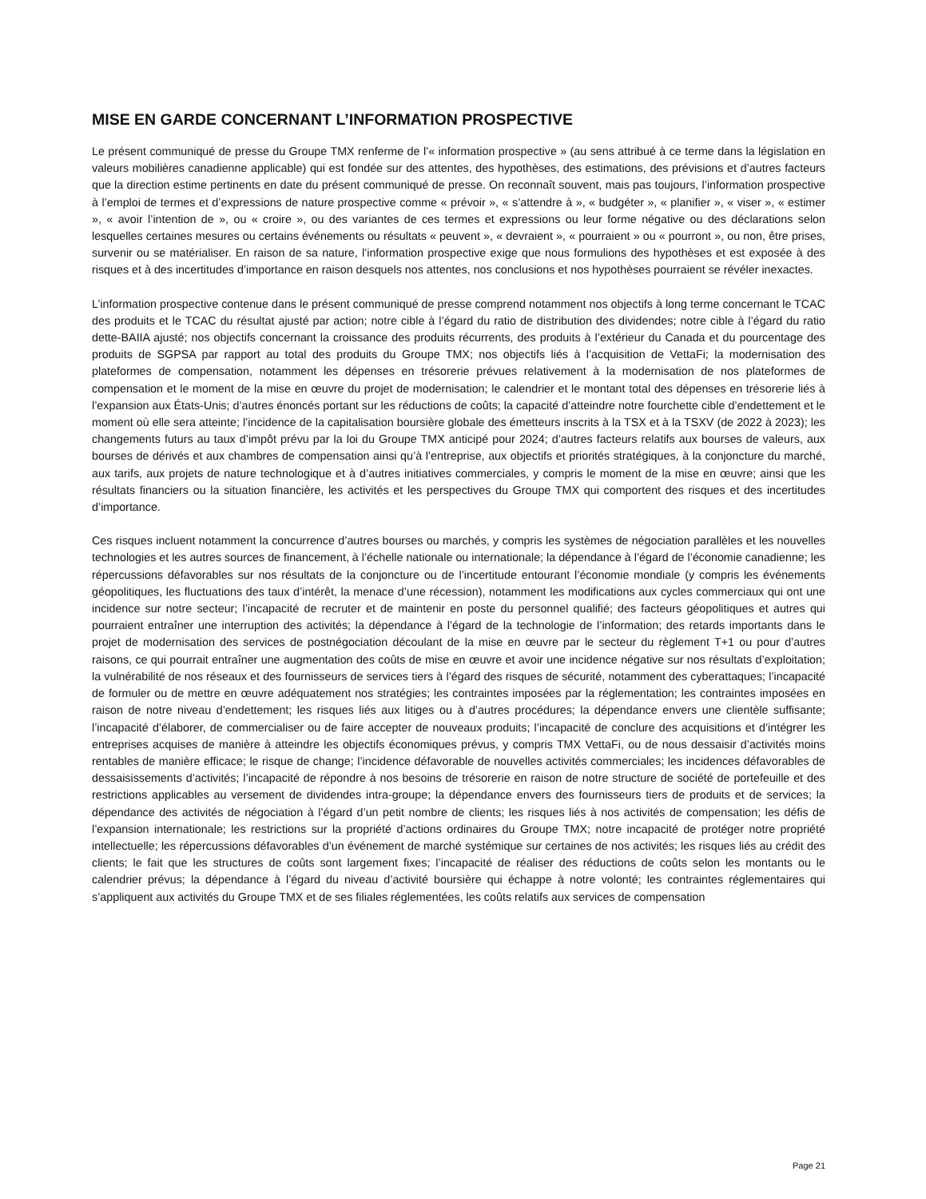MISE EN GARDE CONCERNANT L’INFORMATION PROSPECTIVE
Le présent communiqué de presse du Groupe TMX renferme de l’« information prospective » (au sens attribué à ce terme dans la législation en valeurs mobilières canadienne applicable) qui est fondée sur des attentes, des hypothèses, des estimations, des prévisions et d’autres facteurs que la direction estime pertinents en date du présent communiqué de presse. On reconnaît souvent, mais pas toujours, l’information prospective à l’emploi de termes et d’expressions de nature prospective comme « prévoir », « s’attendre à », « budgéter », « planifier », « viser », « estimer », « avoir l’intention de », ou « croire », ou des variantes de ces termes et expressions ou leur forme négative ou des déclarations selon lesquelles certaines mesures ou certains événements ou résultats « peuvent », « devraient », « pourraient » ou « pourront », ou non, être prises, survenir ou se matérialiser. En raison de sa nature, l’information prospective exige que nous formulions des hypothèses et est exposée à des risques et à des incertitudes d’importance en raison desquels nos attentes, nos conclusions et nos hypothèses pourraient se révéler inexactes.
L’information prospective contenue dans le présent communiqué de presse comprend notamment nos objectifs à long terme concernant le TCAC des produits et le TCAC du résultat ajusté par action; notre cible à l’égard du ratio de distribution des dividendes; notre cible à l’égard du ratio dette-BAIIA ajusté; nos objectifs concernant la croissance des produits récurrents, des produits à l’extérieur du Canada et du pourcentage des produits de SGPSA par rapport au total des produits du Groupe TMX; nos objectifs liés à l’acquisition de VettaFi; la modernisation des plateformes de compensation, notamment les dépenses en trésorerie prévues relativement à la modernisation de nos plateformes de compensation et le moment de la mise en œuvre du projet de modernisation; le calendrier et le montant total des dépenses en trésorerie liés à l’expansion aux États-Unis; d’autres énoncés portant sur les réductions de coûts; la capacité d’atteindre notre fourchette cible d’endettement et le moment où elle sera atteinte; l’incidence de la capitalisation boursière globale des émetteurs inscrits à la TSX et à la TSXV (de 2022 à 2023); les changements futurs au taux d’impôt prévu par la loi du Groupe TMX anticipé pour 2024; d’autres facteurs relatifs aux bourses de valeurs, aux bourses de dérivés et aux chambres de compensation ainsi qu’à l’entreprise, aux objectifs et priorités stratégiques, à la conjoncture du marché, aux tarifs, aux projets de nature technologique et à d’autres initiatives commerciales, y compris le moment de la mise en œuvre; ainsi que les résultats financiers ou la situation financière, les activités et les perspectives du Groupe TMX qui comportent des risques et des incertitudes d’importance.
Ces risques incluent notamment la concurrence d’autres bourses ou marchés, y compris les systèmes de négociation parallèles et les nouvelles technologies et les autres sources de financement, à l’échelle nationale ou internationale; la dépendance à l’égard de l’économie canadienne; les répercussions défavorables sur nos résultats de la conjoncture ou de l’incertitude entourant l’économie mondiale (y compris les événements géopolitiques, les fluctuations des taux d’intérêt, la menace d’une récession), notamment les modifications aux cycles commerciaux qui ont une incidence sur notre secteur; l’incapacité de recruter et de maintenir en poste du personnel qualifié; des facteurs géopolitiques et autres qui pourraient entraîner une interruption des activités; la dépendance à l’égard de la technologie de l’information; des retards importants dans le projet de modernisation des services de postnégociation découlant de la mise en œuvre par le secteur du règlement T+1 ou pour d’autres raisons, ce qui pourrait entraîner une augmentation des coûts de mise en œuvre et avoir une incidence négative sur nos résultats d’exploitation; la vulnérabilité de nos réseaux et des fournisseurs de services tiers à l’égard des risques de sécurité, notamment des cyberattaques; l’incapacité de formuler ou de mettre en œuvre adéquatement nos stratégies; les contraintes imposées par la réglementation; les contraintes imposées en raison de notre niveau d’endettement; les risques liés aux litiges ou à d’autres procédures; la dépendance envers une clientèle suffisante; l’incapacité d’élaborer, de commercialiser ou de faire accepter de nouveaux produits; l’incapacité de conclure des acquisitions et d’intégrer les entreprises acquises de manière à atteindre les objectifs économiques prévus, y compris TMX VettaFi, ou de nous dessaisir d’activités moins rentables de manière efficace; le risque de change; l’incidence défavorable de nouvelles activités commerciales; les incidences défavorables de dessaisissements d’activités; l’incapacité de répondre à nos besoins de trésorerie en raison de notre structure de société de portefeuille et des restrictions applicables au versement de dividendes intra-groupe; la dépendance envers des fournisseurs tiers de produits et de services; la dépendance des activités de négociation à l’égard d’un petit nombre de clients; les risques liés à nos activités de compensation; les défis de l’expansion internationale; les restrictions sur la propriété d’actions ordinaires du Groupe TMX; notre incapacité de protéger notre propriété intellectuelle; les répercussions défavorables d’un événement de marché systémique sur certaines de nos activités; les risques liés au crédit des clients; le fait que les structures de coûts sont largement fixes; l’incapacité de réaliser des réductions de coûts selon les montants ou le calendrier prévus; la dépendance à l’égard du niveau d’activité boursière qui échappe à notre volonté; les contraintes réglementaires qui s’appliquent aux activités du Groupe TMX et de ses filiales réglementées, les coûts relatifs aux services de compensation
Page 21